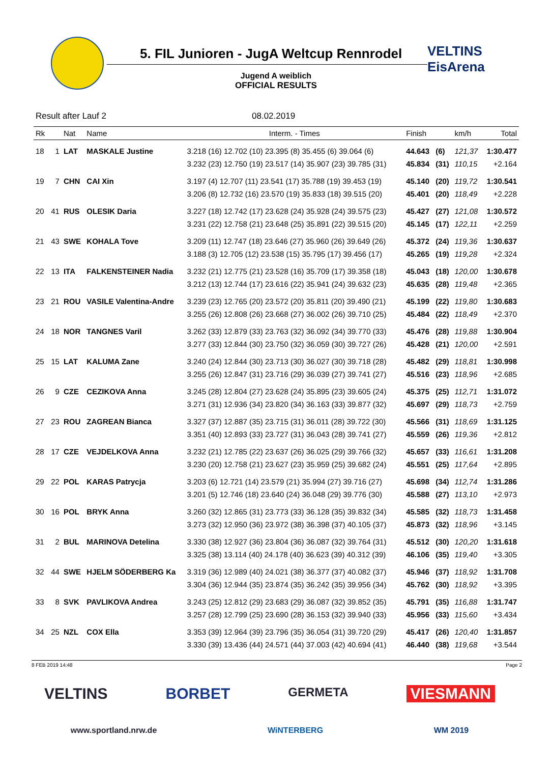5. FIL Junioren - JugA Weltcup Rennrodel
VELTINS
EisArena
Jugend A weiblich
OFFICIAL RESULTS
Result after Lauf 2 08.02.2019
| Rk | | Nat | Name | Interm. - Times | Finish | | km/h | Total |
| --- | --- | --- | --- | --- | --- | --- | --- | --- |
| 18 | 1 | LAT | MASKALE Justine | 3.218 (16) 12.702 (10) 23.395 (8) 35.455 (6) 39.064 (6) | 44.643 | (6) | 121,37 | 1:30.477 |
| | | | | 3.232 (23) 12.750 (19) 23.517 (14) 35.907 (23) 39.785 (31) | 45.834 | (31) | 110,15 | +2.164 |
| 19 | 7 | CHN | CAI Xin | 3.197 (4) 12.707 (11) 23.541 (17) 35.788 (19) 39.453 (19) | 45.140 | (20) | 119,72 | 1:30.541 |
| | | | | 3.206 (8) 12.732 (16) 23.570 (19) 35.833 (18) 39.515 (20) | 45.401 | (20) | 118,49 | +2.228 |
| 20 | 41 | RUS | OLESIK Daria | 3.227 (18) 12.742 (17) 23.628 (24) 35.928 (24) 39.575 (23) | 45.427 | (27) | 121,08 | 1:30.572 |
| | | | | 3.231 (22) 12.758 (21) 23.648 (25) 35.891 (22) 39.515 (20) | 45.145 | (17) | 122,11 | +2.259 |
| 21 | 43 | SWE | KOHALA Tove | 3.209 (11) 12.747 (18) 23.646 (27) 35.960 (26) 39.649 (26) | 45.372 | (24) | 119,36 | 1:30.637 |
| | | | | 3.188 (3) 12.705 (12) 23.538 (15) 35.795 (17) 39.456 (17) | 45.265 | (19) | 119,28 | +2.324 |
| 22 | 13 | ITA | FALKENSTEINER Nadia | 3.232 (21) 12.775 (21) 23.528 (16) 35.709 (17) 39.358 (18) | 45.043 | (18) | 120,00 | 1:30.678 |
| | | | | 3.212 (13) 12.744 (17) 23.616 (22) 35.941 (24) 39.632 (23) | 45.635 | (28) | 119,48 | +2.365 |
| 23 | 21 | ROU | VASILE Valentina-Andre | 3.239 (23) 12.765 (20) 23.572 (20) 35.811 (20) 39.490 (21) | 45.199 | (22) | 119,80 | 1:30.683 |
| | | | | 3.255 (26) 12.808 (26) 23.668 (27) 36.002 (26) 39.710 (25) | 45.484 | (22) | 118,49 | +2.370 |
| 24 | 18 | NOR | TANGNES Varil | 3.262 (33) 12.879 (33) 23.763 (32) 36.092 (34) 39.770 (33) | 45.476 | (28) | 119,88 | 1:30.904 |
| | | | | 3.277 (33) 12.844 (30) 23.750 (32) 36.059 (30) 39.727 (26) | 45.428 | (21) | 120,00 | +2.591 |
| 25 | 15 | LAT | KALUMA Zane | 3.240 (24) 12.844 (30) 23.713 (30) 36.027 (30) 39.718 (28) | 45.482 | (29) | 118,81 | 1:30.998 |
| | | | | 3.255 (26) 12.847 (31) 23.716 (29) 36.039 (27) 39.741 (27) | 45.516 | (23) | 118,96 | +2.685 |
| 26 | 9 | CZE | CEZIKOVA Anna | 3.245 (28) 12.804 (27) 23.628 (24) 35.895 (23) 39.605 (24) | 45.375 | (25) | 112,71 | 1:31.072 |
| | | | | 3.271 (31) 12.936 (34) 23.820 (34) 36.163 (33) 39.877 (32) | 45.697 | (29) | 118,73 | +2.759 |
| 27 | 23 | ROU | ZAGREAN Bianca | 3.327 (37) 12.887 (35) 23.715 (31) 36.011 (28) 39.722 (30) | 45.566 | (31) | 118,69 | 1:31.125 |
| | | | | 3.351 (40) 12.893 (33) 23.727 (31) 36.043 (28) 39.741 (27) | 45.559 | (26) | 119,36 | +2.812 |
| 28 | 17 | CZE | VEJDELKOVA Anna | 3.232 (21) 12.785 (22) 23.637 (26) 36.025 (29) 39.766 (32) | 45.657 | (33) | 116,61 | 1:31.208 |
| | | | | 3.230 (20) 12.758 (21) 23.627 (23) 35.959 (25) 39.682 (24) | 45.551 | (25) | 117,64 | +2.895 |
| 29 | 22 | POL | KARAS Patrycja | 3.203 (6) 12.721 (14) 23.579 (21) 35.994 (27) 39.716 (27) | 45.698 | (34) | 112,74 | 1:31.286 |
| | | | | 3.201 (5) 12.746 (18) 23.640 (24) 36.048 (29) 39.776 (30) | 45.588 | (27) | 113,10 | +2.973 |
| 30 | 16 | POL | BRYK Anna | 3.260 (32) 12.865 (31) 23.773 (33) 36.128 (35) 39.832 (34) | 45.585 | (32) | 118,73 | 1:31.458 |
| | | | | 3.273 (32) 12.950 (36) 23.972 (38) 36.398 (37) 40.105 (37) | 45.873 | (32) | 118,96 | +3.145 |
| 31 | 2 | BUL | MARINOVA Detelina | 3.330 (38) 12.927 (36) 23.804 (36) 36.087 (32) 39.764 (31) | 45.512 | (30) | 120,20 | 1:31.618 |
| | | | | 3.325 (38) 13.114 (40) 24.178 (40) 36.623 (39) 40.312 (39) | 46.106 | (35) | 119,40 | +3.305 |
| 32 | 44 | SWE | HJELM SÖDERBERG Ka | 3.319 (36) 12.989 (40) 24.021 (38) 36.377 (37) 40.082 (37) | 45.946 | (37) | 118,92 | 1:31.708 |
| | | | | 3.304 (36) 12.944 (35) 23.874 (35) 36.242 (35) 39.956 (34) | 45.762 | (30) | 118,92 | +3.395 |
| 33 | 8 | SVK | PAVLIKOVA Andrea | 3.243 (25) 12.812 (29) 23.683 (29) 36.087 (32) 39.852 (35) | 45.791 | (35) | 116,88 | 1:31.747 |
| | | | | 3.257 (28) 12.799 (25) 23.690 (28) 36.153 (32) 39.940 (33) | 45.956 | (33) | 115,60 | +3.434 |
| 34 | 25 | NZL | COX Ella | 3.353 (39) 12.964 (39) 23.796 (35) 36.054 (31) 39.720 (29) | 45.417 | (26) | 120,40 | 1:31.857 |
| | | | | 3.330 (39) 13.436 (44) 24.571 (44) 37.003 (42) 40.694 (41) | 46.440 | (38) | 119,68 | +3.544 |
8 FEB 2019 14:48 Page 2
VELTINS BORBET GERMETA VIESMANN
www.sportland.nrw.de WiNTERBERG WM 2019